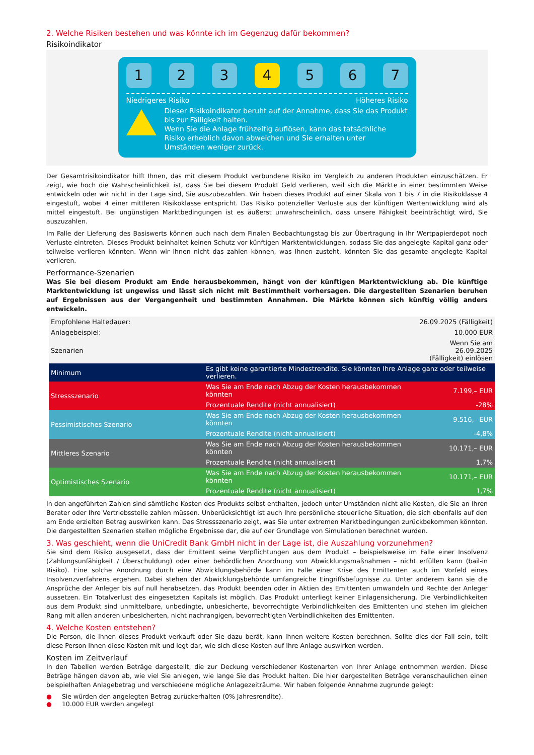2. Welche Risiken bestehen und was könnte ich im Gegenzug dafür bekommen?
Risikoindikator
1 2 3 4 5 6 7
Niedrigeres Risiko Höheres Risiko
Dieser Risikoindikator beruht auf der Annahme, dass Sie das Produkt bis zur Fälligkeit halten.
Wenn Sie die Anlage frühzeitig auflösen, kann das tatsächliche Risiko erheblich davon abweichen und Sie erhalten unter Umständen weniger zurück.
Der Gesamtrisikoindikator hilft Ihnen, das mit diesem Produkt verbundene Risiko im Vergleich zu anderen Produkten einzuschätzen. Er zeigt, wie hoch die Wahrscheinlichkeit ist, dass Sie bei diesem Produkt Geld verlieren, weil sich die Märkte in einer bestimmten Weise entwickeln oder wir nicht in der Lage sind, Sie auszubezahlen. Wir haben dieses Produkt auf einer Skala von 1 bis 7 in die Risikoklasse 4 eingestuft, wobei 4 einer mittleren Risikoklasse entspricht. Das Risiko potenzieller Verluste aus der künftigen Wertentwicklung wird als mittel eingestuft. Bei ungünstigen Marktbedingungen ist es äußerst unwahrscheinlich, dass unsere Fähigkeit beeinträchtigt wird, Sie auszuzahlen.
Im Falle der Lieferung des Basiswerts können auch nach dem Finalen Beobachtungstag bis zur Übertragung in Ihr Wertpapierdepot noch Verluste eintreten. Dieses Produkt beinhaltet keinen Schutz vor künftigen Marktentwicklungen, sodass Sie das angelegte Kapital ganz oder teilweise verlieren könnten. Wenn wir Ihnen nicht das zahlen können, was Ihnen zusteht, könnten Sie das gesamte angelegte Kapital verlieren.
Performance-Szenarien
Was Sie bei diesem Produkt am Ende herausbekommen, hängt von der künftigen Marktentwicklung ab. Die künftige Marktentwicklung ist ungewiss und lässt sich nicht mit Bestimmtheit vorhersagen. Die dargestellten Szenarien beruhen auf Ergebnissen aus der Vergangenheit und bestimmten Annahmen. Die Märkte können sich künftig völlig anders entwickeln.
| Empfohlene Haltedauer: | | 26.09.2025 (Fälligkeit) |
| Anlagebeispiel: | | 10.000 EUR |
| Szenarien | | Wenn Sie am 26.09.2025 (Fälligkeit) einlösen |
| Minimum | Es gibt keine garantierte Mindestrendite. Sie könnten Ihre Anlage ganz oder teilweise verlieren. | |
| Stressszenario | Was Sie am Ende nach Abzug der Kosten herausbekommen könnten | 7.199,– EUR |
| | Prozentuale Rendite (nicht annualisiert) | -28% |
| Pessimistisches Szenario | Was Sie am Ende nach Abzug der Kosten herausbekommen könnten | 9.516,– EUR |
| | Prozentuale Rendite (nicht annualisiert) | -4,8% |
| Mittleres Szenario | Was Sie am Ende nach Abzug der Kosten herausbekommen könnten | 10.171,– EUR |
| | Prozentuale Rendite (nicht annualisiert) | 1,7% |
| Optimistisches Szenario | Was Sie am Ende nach Abzug der Kosten herausbekommen könnten | 10.171,– EUR |
| | Prozentuale Rendite (nicht annualisiert) | 1,7% |
In den angeführten Zahlen sind sämtliche Kosten des Produkts selbst enthalten, jedoch unter Umständen nicht alle Kosten, die Sie an Ihren Berater oder Ihre Vertriebsstelle zahlen müssen. Unberücksichtigt ist auch Ihre persönliche steuerliche Situation, die sich ebenfalls auf den am Ende erzielten Betrag auswirken kann. Das Stressszenario zeigt, was Sie unter extremen Marktbedingungen zurückbekommen könnten. Die dargestellten Szenarien stellen mögliche Ergebnisse dar, die auf der Grundlage von Simulationen berechnet wurden.
3. Was geschieht, wenn die UniCredit Bank GmbH nicht in der Lage ist, die Auszahlung vorzunehmen?
Sie sind dem Risiko ausgesetzt, dass der Emittent seine Verpflichtungen aus dem Produkt – beispielsweise im Falle einer Insolvenz (Zahlungsunfähigkeit / Überschuldung) oder einer behördlichen Anordnung von Abwicklungsmaßnahmen – nicht erfüllen kann (bail-in Risiko). Eine solche Anordnung durch eine Abwicklungsbehörde kann im Falle einer Krise des Emittenten auch im Vorfeld eines Insolvenzverfahrens ergehen. Dabei stehen der Abwicklungsbehörde umfangreiche Eingriffsbefugnisse zu. Unter anderem kann sie die Ansprüche der Anleger bis auf null herabsetzen, das Produkt beenden oder in Aktien des Emittenten umwandeln und Rechte der Anleger aussetzen. Ein Totalverlust des eingesetzten Kapitals ist möglich. Das Produkt unterliegt keiner Einlagensicherung. Die Verbindlichkeiten aus dem Produkt sind unmittelbare, unbedingte, unbesicherte, bevorrechtigte Verbindlichkeiten des Emittenten und stehen im gleichen Rang mit allen anderen unbesicherten, nicht nachrangigen, bevorrechtigten Verbindlichkeiten des Emittenten.
4. Welche Kosten entstehen?
Die Person, die Ihnen dieses Produkt verkauft oder Sie dazu berät, kann Ihnen weitere Kosten berechnen. Sollte dies der Fall sein, teilt diese Person Ihnen diese Kosten mit und legt dar, wie sich diese Kosten auf Ihre Anlage auswirken werden.
Kosten im Zeitverlauf
In den Tabellen werden Beträge dargestellt, die zur Deckung verschiedener Kostenarten von Ihrer Anlage entnommen werden. Diese Beträge hängen davon ab, wie viel Sie anlegen, wie lange Sie das Produkt halten. Die hier dargestellten Beträge veranschaulichen einen beispielhaften Anlagebetrag und verschiedene mögliche Anlagezeiträume. Wir haben folgende Annahme zugrunde gelegt:
● Sie würden den angelegten Betrag zurückerhalten (0% Jahresrendite).
● 10.000 EUR werden angelegt